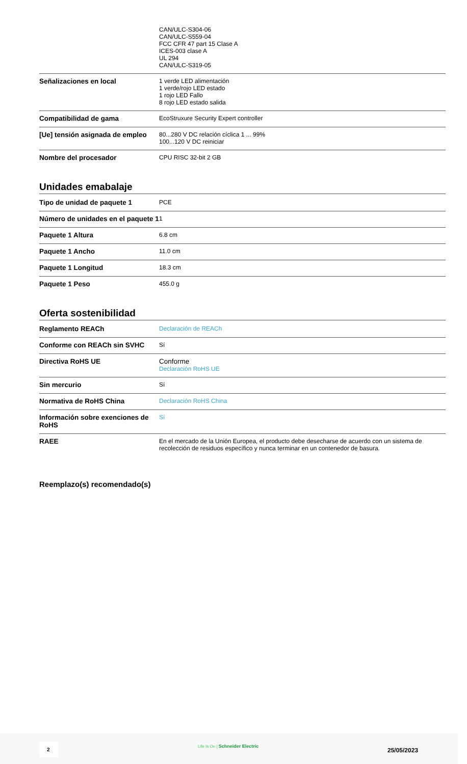| | CAN/ULC-S304-06 CAN/ULC-S559-04 FCC CFR 47 part 15 Clase A ICES-003 clase A UL 294 CAN/ULC-S319-05 |
| Señalizaciones en local | 1 verde LED alimentación 1 verde/rojo LED estado 1 rojo LED Fallo 8 rojo LED estado salida |
| Compatibilidad de gama | EcoStruxure Security Expert controller |
| [Ue] tensión asignada de empleo | 80...280 V DC relación cíclica 1 ... 99% 100...120 V DC reiniciar |
| Nombre del procesador | CPU RISC 32-bit 2 GB |
Unidades emabalaje
| Tipo de unidad de paquete 1 | PCE |
| Número de unidades en el paquete 1 | 1 |
| Paquete 1 Altura | 6.8 cm |
| Paquete 1 Ancho | 11.0 cm |
| Paquete 1 Longitud | 18.3 cm |
| Paquete 1 Peso | 455.0 g |
Oferta sostenibilidad
| Reglamento REACh | Declaración de REACh |
| Conforme con REACh sin SVHC | Sí |
| Directiva RoHS UE | Conforme Declaración RoHS UE |
| Sin mercurio | Sí |
| Normativa de RoHS China | Declaración RoHS China |
| Información sobre exenciones de RoHS | Sí |
| RAEE | En el mercado de la Unión Europea, el producto debe desecharse de acuerdo con un sistema de recolección de residuos específico y nunca terminar en un contenedor de basura. |
Reemplazo(s) recomendado(s)
2
Life Is On | Schneider Electric
25/05/2023